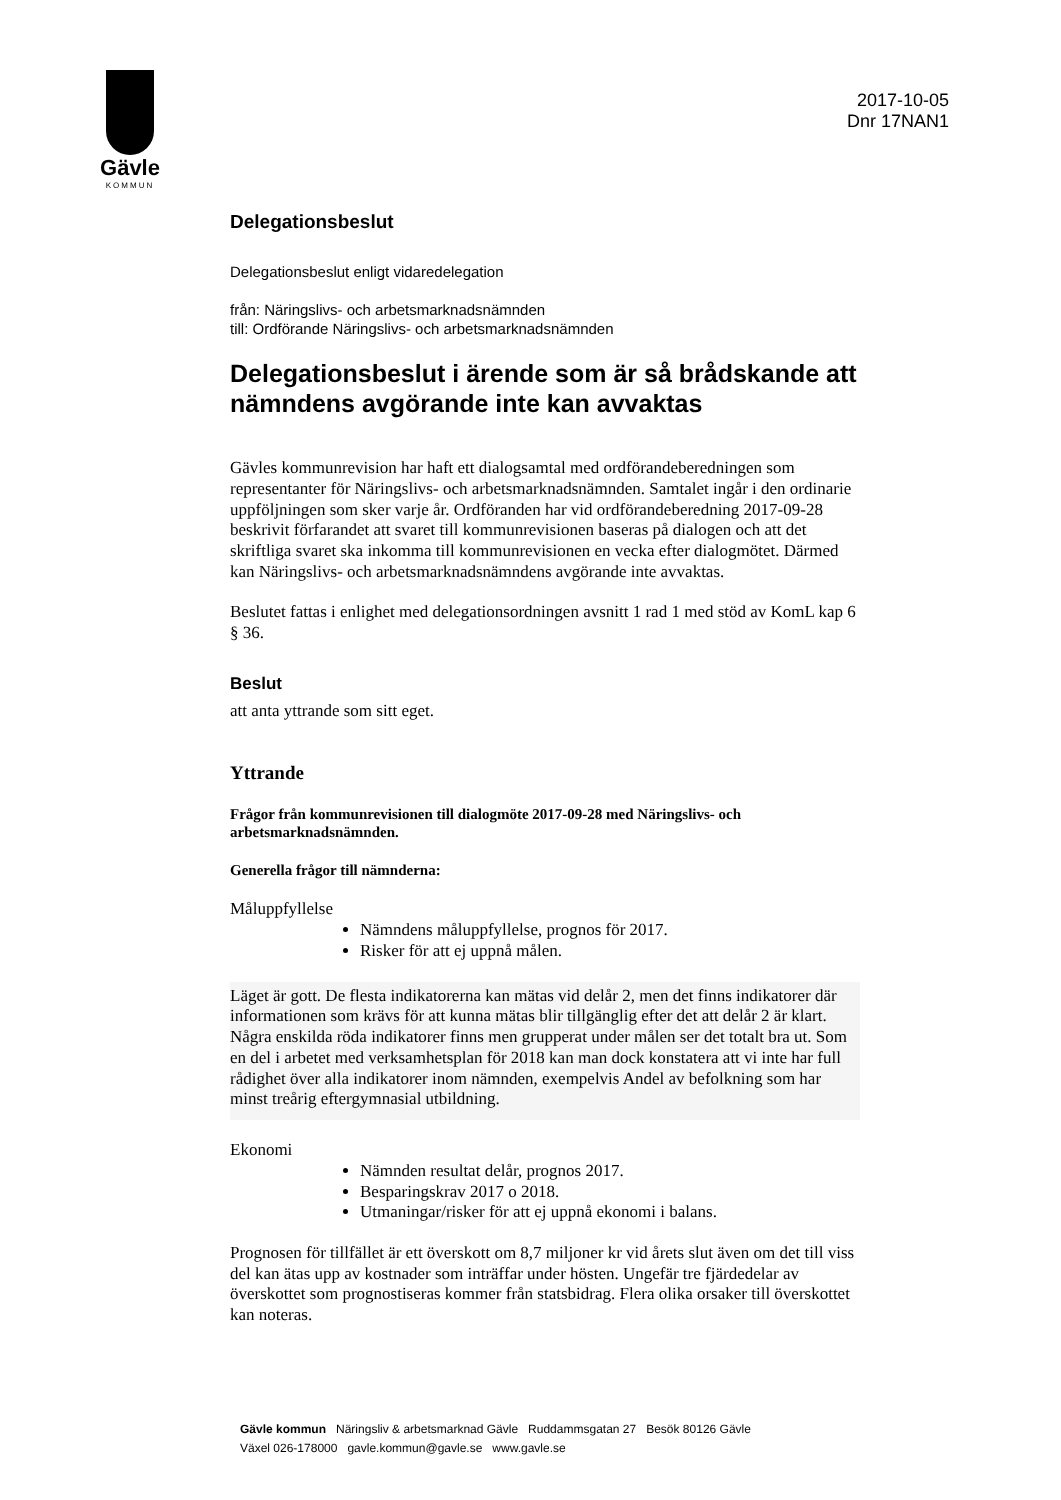Gävle
KOMMUN
2017-10-05
Dnr 17NAN1
Delegationsbeslut
Delegationsbeslut enligt vidaredelegation
från: Näringslivs- och arbetsmarknadsnämnden
till: Ordförande Näringslivs- och arbetsmarknadsnämnden
Delegationsbeslut i ärende som är så brådskande att nämndens avgörande inte kan avvaktas
Gävles kommunrevision har haft ett dialogsamtal med ordförandeberedningen som representanter för Näringslivs- och arbetsmarknadsnämnden. Samtalet ingår i den ordinarie uppföljningen som sker varje år. Ordföranden har vid ordförandeberedning 2017-09-28 beskrivit förfarandet att svaret till kommunrevisionen baseras på dialogen och att det skriftliga svaret ska inkomma till kommunrevisionen en vecka efter dialogmötet. Därmed kan Näringslivs- och arbetsmarknadsnämndens avgörande inte avvaktas.
Beslutet fattas i enlighet med delegationsordningen avsnitt 1 rad 1 med stöd av KomL kap 6 § 36.
Beslut
att anta yttrande som sitt eget.
Yttrande
Frågor från kommunrevisionen till dialogmöte 2017-09-28 med Näringslivs- och arbetsmarknadsnämnden.
Generella frågor till nämnderna:
Måluppfyllelse
Nämndens måluppfyllelse, prognos för 2017.
Risker för att ej uppnå målen.
Läget är gott. De flesta indikatorerna kan mätas vid delår 2, men det finns indikatorer där informationen som krävs för att kunna mätas blir tillgänglig efter det att delår 2 är klart. Några enskilda röda indikatorer finns men grupperat under målen ser det totalt bra ut. Som en del i arbetet med verksamhetsplan för 2018 kan man dock konstatera att vi inte har full rådighet över alla indikatorer inom nämnden, exempelvis Andel av befolkning som har minst treårig eftergymnasial utbildning.
Ekonomi
Nämnden resultat delår, prognos 2017.
Besparingskrav 2017 o 2018.
Utmaningar/risker för att ej uppnå ekonomi i balans.
Prognosen för tillfället är ett överskott om 8,7 miljoner kr vid årets slut även om det till viss del kan ätas upp av kostnader som inträffar under hösten. Ungefär tre fjärdedelar av överskottet som prognostiseras kommer från statsbidrag. Flera olika orsaker till överskottet kan noteras.
Gävle kommun Näringsliv & arbetsmarknad Gävle Ruddammsgatan 27 Besök 80126 Gävle
Växel 026-178000 gavle.kommun@gavle.se www.gavle.se